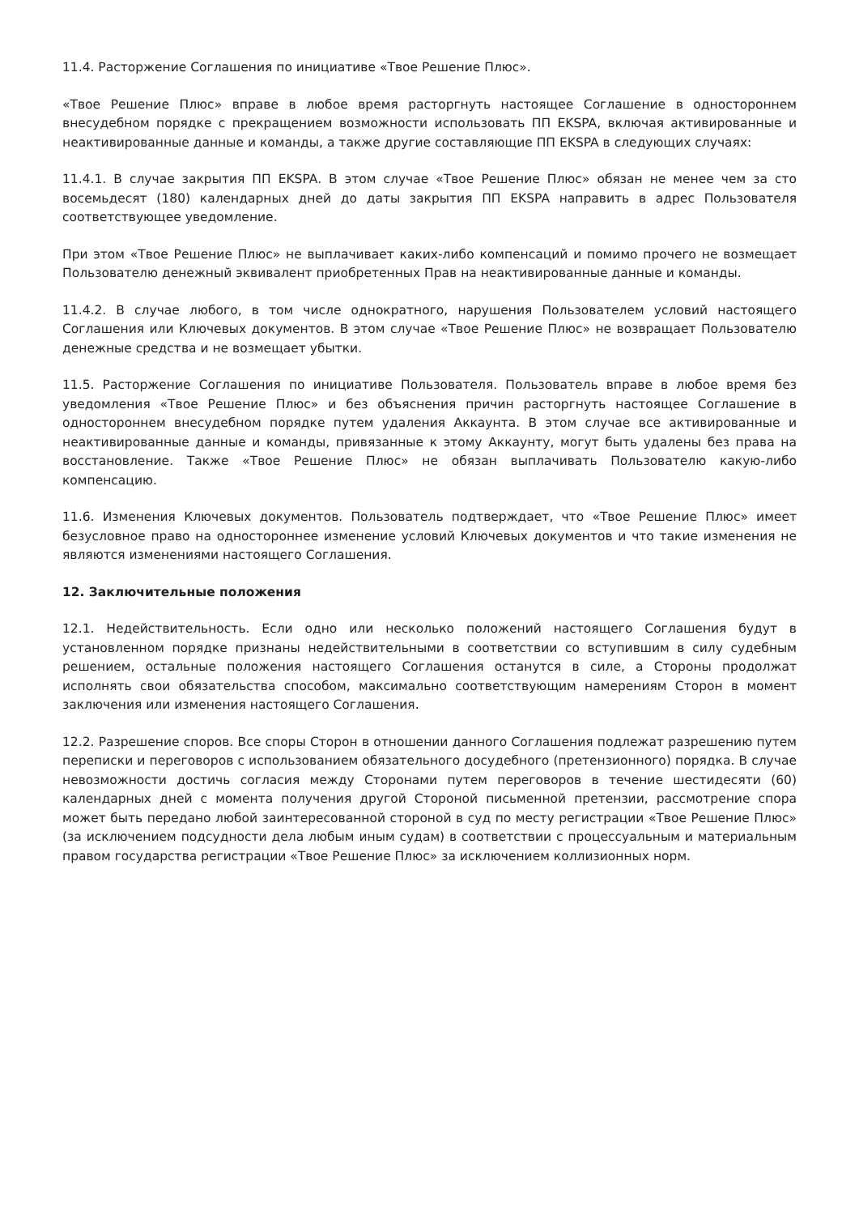11.4. Расторжение Соглашения по инициативе «Твое Решение Плюс».
«Твое Решение Плюс» вправе в любое время расторгнуть настоящее Соглашение в одностороннем внесудебном порядке с прекращением возможности использовать ПП EKSPA, включая активированные и неактивированные данные и команды, а также другие составляющие ПП EKSPA в следующих случаях:
11.4.1. В случае закрытия ПП EKSPA. В этом случае «Твое Решение Плюс» обязан не менее чем за сто восемьдесят (180) календарных дней до даты закрытия ПП EKSPA направить в адрес Пользователя соответствующее уведомление.
При этом «Твое Решение Плюс» не выплачивает каких-либо компенсаций и помимо прочего не возмещает Пользователю денежный эквивалент приобретенных Прав на неактивированные данные и команды.
11.4.2. В случае любого, в том числе однократного, нарушения Пользователем условий настоящего Соглашения или Ключевых документов. В этом случае «Твое Решение Плюс» не возвращает Пользователю денежные средства и не возмещает убытки.
11.5. Расторжение Соглашения по инициативе Пользователя. Пользователь вправе в любое время без уведомления «Твое Решение Плюс» и без объяснения причин расторгнуть настоящее Соглашение в одностороннем внесудебном порядке путем удаления Аккаунта. В этом случае все активированные и неактивированные данные и команды, привязанные к этому Аккаунту, могут быть удалены без права на восстановление. Также «Твое Решение Плюс» не обязан выплачивать Пользователю какую-либо компенсацию.
11.6. Изменения Ключевых документов. Пользователь подтверждает, что «Твое Решение Плюс» имеет безусловное право на одностороннее изменение условий Ключевых документов и что такие изменения не являются изменениями настоящего Соглашения.
12. Заключительные положения
12.1. Недействительность. Если одно или несколько положений настоящего Соглашения будут в установленном порядке признаны недействительными в соответствии со вступившим в силу судебным решением, остальные положения настоящего Соглашения останутся в силе, а Стороны продолжат исполнять свои обязательства способом, максимально соответствующим намерениям Сторон в момент заключения или изменения настоящего Соглашения.
12.2. Разрешение споров. Все споры Сторон в отношении данного Соглашения подлежат разрешению путем переписки и переговоров с использованием обязательного досудебного (претензионного) порядка. В случае невозможности достичь согласия между Сторонами путем переговоров в течение шестидесяти (60) календарных дней с момента получения другой Стороной письменной претензии, рассмотрение спора может быть передано любой заинтересованной стороной в суд по месту регистрации «Твое Решение Плюс» (за исключением подсудности дела любым иным судам) в соответствии с процессуальным и материальным правом государства регистрации «Твое Решение Плюс» за исключением коллизионных норм.